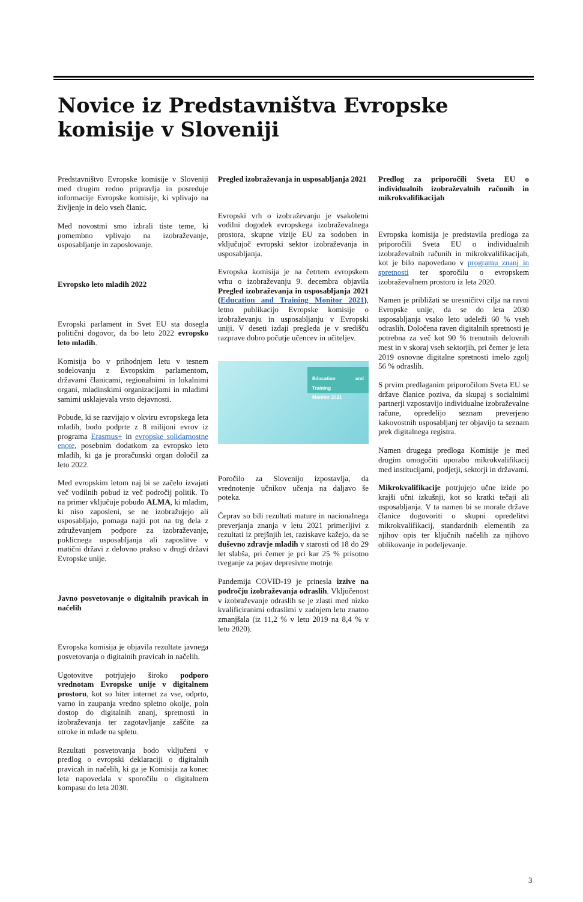Novice iz Predstavništva Evropske komisije v Sloveniji
Predstavništvo Evropske komisije v Sloveniji med drugim redno pripravlja in posreduje informacije Evropske komisije, ki vplivajo na življenje in delo vseh članic.
Med novostmi smo izbrali tiste teme, ki pomembno vplivajo na izobraževanje, usposabljanje in zaposlovanje.
Evropsko leto mladih 2022
Evropski parlament in Svet EU sta dosegla politični dogovor, da bo leto 2022 evropsko leto mladih.
Komisija bo v prihodnjem letu v tesnem sodelovanju z Evropskim parlamentom, državami članicami, regionalnimi in lokalnimi organi, mladinskimi organizacijami in mladimi samimi usklajevala vrsto dejavnosti.
Pobude, ki se razvijajo v okviru evropskega leta mladih, bodo podprte z 8 milijoni evrov iz programa Erasmus+ in evropske solidarnostne enote, posebnim dodatkom za evropsko leto mladih, ki ga je proračunski organ določil za leto 2022.
Med evropskim letom naj bi se začelo izvajati več vodilnih pobud iz več področij politik. To na primer vključuje pobudo ALMA, ki mladim, ki niso zaposleni, se ne izobražujejo ali usposabljajo, pomaga najti pot na trg dela z združevanjem podpore za izobraževanje, poklicnega usposabljanja ali zaposlitve v matični državi z delovno prakso v drugi državi Evropske unije.
Javno posvetovanje o digitalnih pravicah in načelih
Evropska komisija je objavila rezultate javnega posvetovanja o digitalnih pravicah in načelih.
Ugotovitve potrjujejo široko podporo vrednotam Evropske unije v digitalnem prostoru, kot so hiter internet za vse, odprto, varno in zaupanja vredno spletno okolje, poln dostop do digitalnih znanj, spretnosti in izobraževanja ter zagotavljanje zaščite za otroke in mlade na spletu.
Rezultati posvetovanja bodo vključeni v predlog o evropski deklaraciji o digitalnih pravicah in načelih, ki ga je Komisija za konec leta napovedala v sporočilu o digitalnem kompasu do leta 2030.
Pregled izobraževanja in usposabljanja 2021
Evropski vrh o izobraževanju je vsakoletni vodilni dogodek evropskega izobraževalnega prostora, skupne vizije EU za sodoben in vključujoč evropski sektor izobraževanja in usposabljanja.
Evropska komisija je na četrtem evropskem vrhu o izobraževanju 9. decembra objavila Pregled izobraževanja in usposabljanja 2021 (Education and Training Monitor 2021), letno publikacijo Evropske komisije o izobraževanju in usposabljanju v Evropski uniji. V deseti izdaji pregleda je v središču razprave dobro počutje učencev in učiteljev.
Education and Training
Monitor 2021
Poročilo za Slovenijo izpostavlja, da vrednotenje učnikov učenja na daljavo še poteka.
Čeprav so bili rezultati mature in nacionalnega preverjanja znanja v letu 2021 primerljivi z rezultati iz prejšnjih let, raziskave kažejo, da se duševno zdravje mladih v starosti od 18 do 29 let slabša, pri čemer je pri kar 25 % prisotno tveganje za pojav depresivne motnje.
Pandemija COVID-19 je prinesla izzive na področju izobraževanja odraslih. Vključenost v izobraževanje odraslih se je zlasti med nizko kvalificiranimi odraslimi v zadnjem letu znatno zmanjšala (iz 11,2 % v letu 2019 na 8,4 % v letu 2020).
Predlog za priporočili Sveta EU o individualnih izobraževalnih računih in mikrokvalifikacijah
Evropska komisija je predstavila predloga za priporočili Sveta EU o individualnih izobraževalnih računih in mikrokvalifikacijah, kot je bilo napovedano v programu znanj in spretnosti ter sporočilu o evropskem izobraževalnem prostoru iz leta 2020.
Namen je približati se uresničitvi cilja na ravni Evropske unije, da se do leta 2030 usposabljanja vsako leto udeleži 60 % vseh odraslih. Določena raven digitalnih spretnosti je potrebna za več kot 90 % trenutnih delovnih mest in v skoraj vseh sektorjih, pri čemer je leta 2019 osnovne digitalne spretnosti imelo zgolj 56 % odraslih.
S prvim predlaganim priporočilom Sveta EU se države članice poziva, da skupaj s socialnimi partnerji vzpostavijo individualne izobraževalne račune, opredelijo seznam preverjeno kakovostnih usposabljanj ter objavijo ta seznam prek digitalnega registra.
Namen drugega predloga Komisije je med drugim omogočiti uporabo mikrokvalifikacij med institucijami, podjetji, sektorji in državami.
Mikrokvalifikacije potrjujejo učne izide po krajši učni izkušnji, kot so kratki tečaji ali usposabljanja. V ta namen bi se morale države članice dogovoriti o skupni opredelitvi mikrokvalifikacij, standardnih elementih za njihov opis ter ključnih načelih za njihovo oblikovanje in podeljevanje.
3